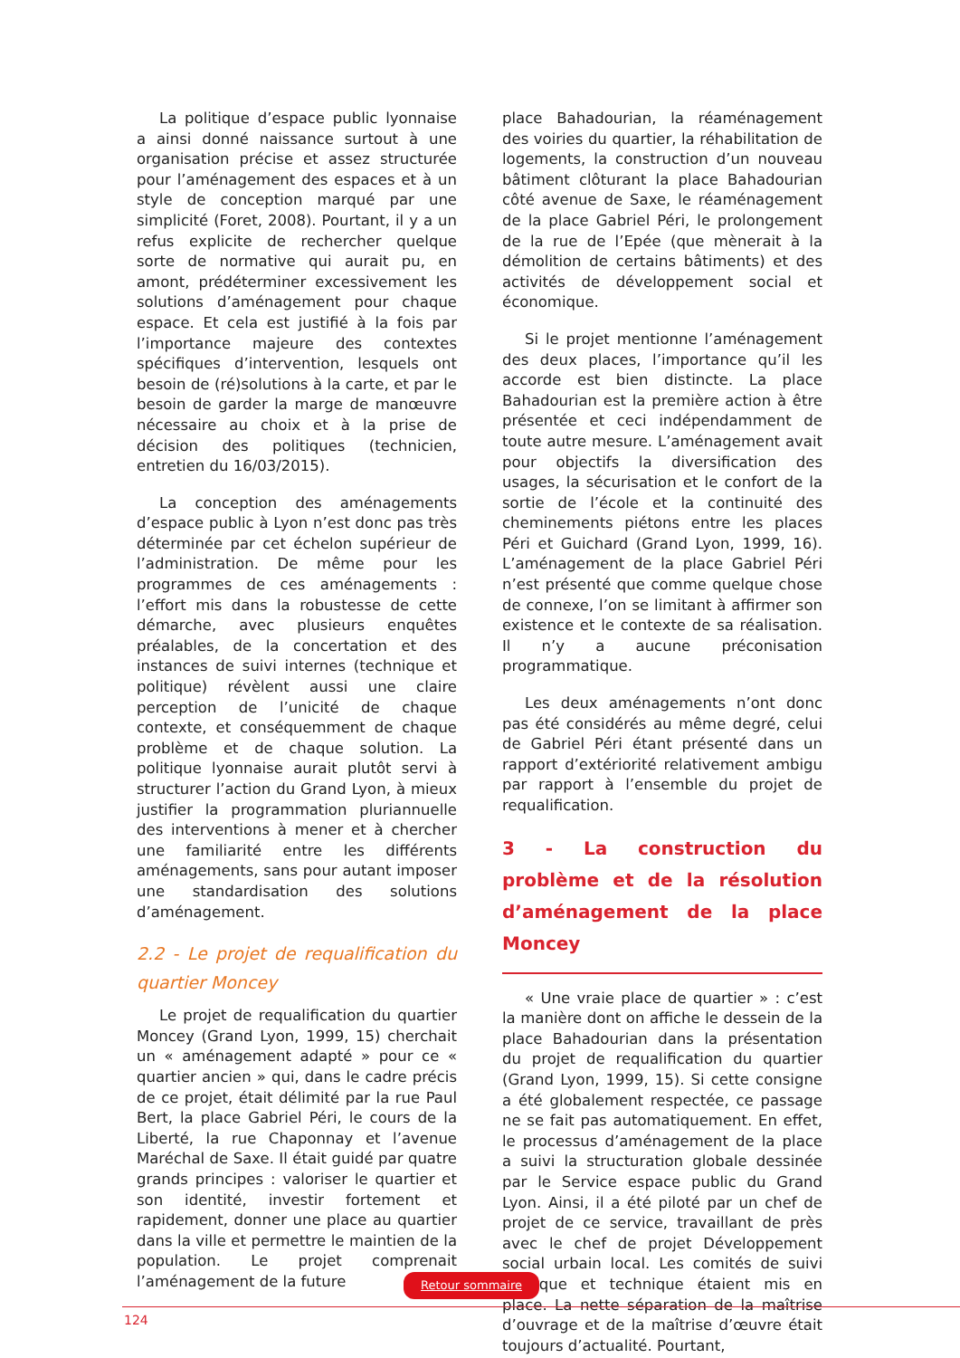La politique d’espace public lyonnaise a ainsi donné naissance surtout à une organisation précise et assez structurée pour l’aménagement des espaces et à un style de conception marqué par une simplicité (Foret, 2008). Pourtant, il y a un refus explicite de rechercher quelque sorte de normative qui aurait pu, en amont, prédéterminer excessivement les solutions d’aménagement pour chaque espace. Et cela est justifié à la fois par l’importance majeure des contextes spécifiques d’intervention, lesquels ont besoin de (ré)solutions à la carte, et par le besoin de garder la marge de manœuvre nécessaire au choix et à la prise de décision des politiques (technicien, entretien du 16/03/2015).
La conception des aménagements d’espace public à Lyon n’est donc pas très déterminée par cet échelon supérieur de l’administration. De même pour les programmes de ces aménagements : l’effort mis dans la robustesse de cette démarche, avec plusieurs enquêtes préalables, de la concertation et des instances de suivi internes (technique et politique) révèlent aussi une claire perception de l’unicité de chaque contexte, et conséquemment de chaque problème et de chaque solution. La politique lyonnaise aurait plutôt servi à structurer l’action du Grand Lyon, à mieux justifier la programmation pluriannuelle des interventions à mener et à chercher une familiarité entre les différents aménagements, sans pour autant imposer une standardisation des solutions d’aménagement.
2.2 - Le projet de requalification du quartier Moncey
Le projet de requalification du quartier Moncey (Grand Lyon, 1999, 15) cherchait un « aménagement adapté » pour ce « quartier ancien » qui, dans le cadre précis de ce projet, était délimité par la rue Paul Bert, la place Gabriel Péri, le cours de la Liberté, la rue Chaponnay et l’avenue Maréchal de Saxe. Il était guidé par quatre grands principes : valoriser le quartier et son identité, investir fortement et rapidement, donner une place au quartier dans la ville et permettre le maintien de la population. Le projet comprenait l’aménagement de la future
place Bahadourian, la réaménagement des voiries du quartier, la réhabilitation de logements, la construction d’un nouveau bâtiment clôturant la place Bahadourian côté avenue de Saxe, le réaménagement de la place Gabriel Péri, le prolongement de la rue de l’Epée (que mènerait à la démolition de certains bâtiments) et des activités de développement social et économique.
Si le projet mentionne l’aménagement des deux places, l’importance qu’il les accorde est bien distincte. La place Bahadourian est la première action à être présentée et ceci indépendamment de toute autre mesure. L’aménagement avait pour objectifs la diversification des usages, la sécurisation et le confort de la sortie de l’école et la continuité des cheminements piétons entre les places Péri et Guichard (Grand Lyon, 1999, 16). L’aménagement de la place Gabriel Péri n’est présenté que comme quelque chose de connexe, l’on se limitant à affirmer son existence et le contexte de sa réalisation. Il n’y a aucune préconisation programmatique.
Les deux aménagements n’ont donc pas été considérés au même degré, celui de Gabriel Péri étant présenté dans un rapport d’extériorité relativement ambigu par rapport à l’ensemble du projet de requalification.
3 - La construction du problème et de la résolution d’aménagement de la place Moncey
« Une vraie place de quartier » : c’est la manière dont on affiche le dessein de la place Bahadourian dans la présentation du projet de requalification du quartier (Grand Lyon, 1999, 15). Si cette consigne a été globalement respectée, ce passage ne se fait pas automatiquement. En effet, le processus d’aménagement de la place a suivi la structuration globale dessinée par le Service espace public du Grand Lyon. Ainsi, il a été piloté par un chef de projet de ce service, travaillant de près avec le chef de projet Développement social urbain local. Les comités de suivi politique et technique étaient mis en place. La nette séparation de la maîtrise d’ouvrage et de la maîtrise d’œuvre était toujours d’actualité. Pourtant,
Retour sommaire
124